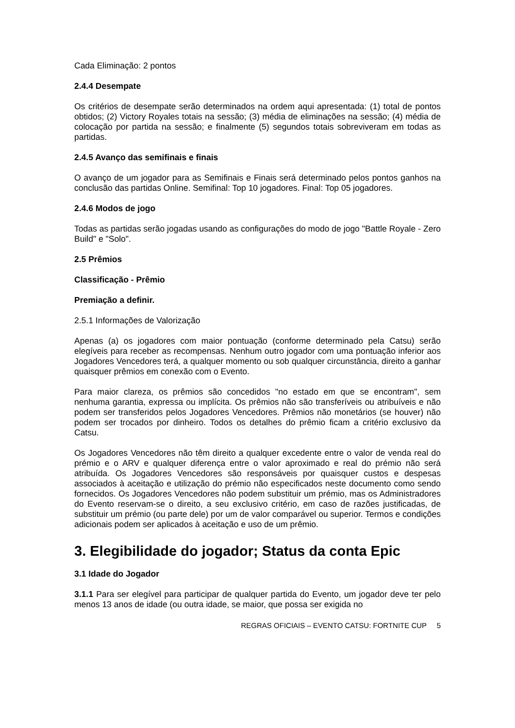Cada Eliminação: 2 pontos
2.4.4 Desempate
Os critérios de desempate serão determinados na ordem aqui apresentada: (1) total de pontos obtidos; (2) Victory Royales totais na sessão; (3) média de eliminações na sessão; (4) média de colocação por partida na sessão; e finalmente (5) segundos totais sobreviveram em todas as partidas.
2.4.5 Avanço das semifinais e finais
O avanço de um jogador para as Semifinais e Finais será determinado pelos pontos ganhos na conclusão das partidas Online. Semifinal: Top 10 jogadores. Final: Top 05 jogadores.
2.4.6 Modos de jogo
Todas as partidas serão jogadas usando as configurações do modo de jogo "Battle Royale - Zero Build" e "Solo".
2.5 Prêmios
Classificação - Prêmio
Premiação a definir.
2.5.1 Informações de Valorização
Apenas (a) os jogadores com maior pontuação (conforme determinado pela Catsu) serão elegíveis para receber as recompensas. Nenhum outro jogador com uma pontuação inferior aos Jogadores Vencedores terá, a qualquer momento ou sob qualquer circunstância, direito a ganhar quaisquer prêmios em conexão com o Evento.
Para maior clareza, os prêmios são concedidos "no estado em que se encontram", sem nenhuma garantia, expressa ou implícita. Os prêmios não são transferíveis ou atribuíveis e não podem ser transferidos pelos Jogadores Vencedores. Prêmios não monetários (se houver) não podem ser trocados por dinheiro. Todos os detalhes do prêmio ficam a critério exclusivo da Catsu.
Os Jogadores Vencedores não têm direito a qualquer excedente entre o valor de venda real do prémio e o ARV e qualquer diferença entre o valor aproximado e real do prémio não será atribuída. Os Jogadores Vencedores são responsáveis por quaisquer custos e despesas associados à aceitação e utilização do prémio não especificados neste documento como sendo fornecidos. Os Jogadores Vencedores não podem substituir um prémio, mas os Administradores do Evento reservam-se o direito, a seu exclusivo critério, em caso de razões justificadas, de substituir um prémio (ou parte dele) por um de valor comparável ou superior. Termos e condições adicionais podem ser aplicados à aceitação e uso de um prêmio.
3. Elegibilidade do jogador; Status da conta Epic
3.1 Idade do Jogador
3.1.1 Para ser elegível para participar de qualquer partida do Evento, um jogador deve ter pelo menos 13 anos de idade (ou outra idade, se maior, que possa ser exigida no
REGRAS OFICIAIS – EVENTO CATSU: FORTNITE CUP 5